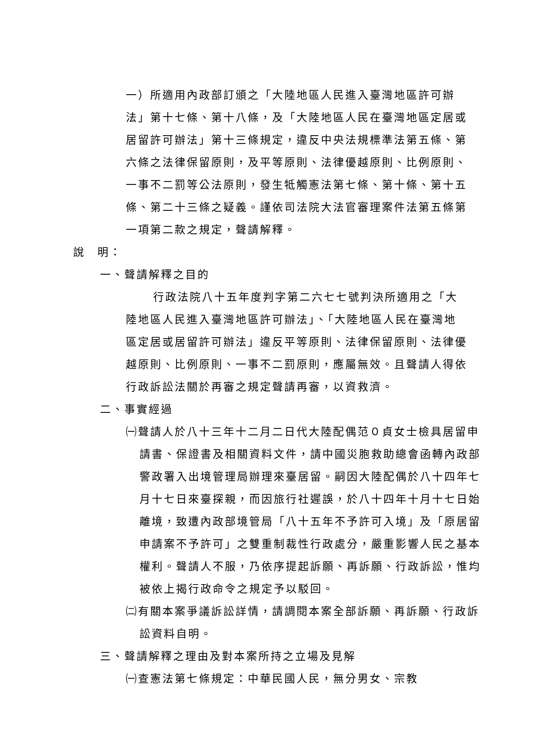一）所適用內政部訂頒之「大陸地區人民進入臺灣地區許可辦法」第十七條、第十八條，及「大陸地區人民在臺灣地區定居或居留許可辦法」第十三條規定，違反中央法規標準法第五條、第六條之法律保留原則，及平等原則、法律優越原則、比例原則、一事不二罰等公法原則，發生牴觸憲法第七條、第十條、第十五條、第二十三條之疑義。謹依司法院大法官審理案件法第五條第一項第二款之規定，聲請解釋。
說　明：
一、聲請解釋之目的
行政法院八十五年度判字第二六七七號判決所適用之「大陸地區人民進入臺灣地區許可辦法」、「大陸地區人民在臺灣地區定居或居留許可辦法」違反平等原則、法律保留原則、法律優越原則、比例原則、一事不二罰原則，應屬無效。且聲請人得依行政訴訟法關於再審之規定聲請再審，以資救濟。
二、事實經過
㈠聲請人於八十三年十二月二日代大陸配偶范０貞女士檢具居留申請書、保證書及相關資料文件，請中國災胞救助總會函轉內政部警政署入出境管理局辦理來臺居留。嗣因大陸配偶於八十四年七月十七日來臺探親，而因旅行社遲誤，於八十四年十月十七日始離境，致遭內政部境管局「八十五年不予許可入境」及「原居留申請案不予許可」之雙重制裁性行政處分，嚴重影響人民之基本權利。聲請人不服，乃依序提起訴願、再訴願、行政訴訟，惟均被依上揭行政命令之規定予以駁回。
㈡有關本案爭議訴訟詳情，請調閱本案全部訴願、再訴願、行政訴訟資料自明。
三、聲請解釋之理由及對本案所持之立場及見解
㈠查憲法第七條規定：中華民國人民，無分男女、宗教